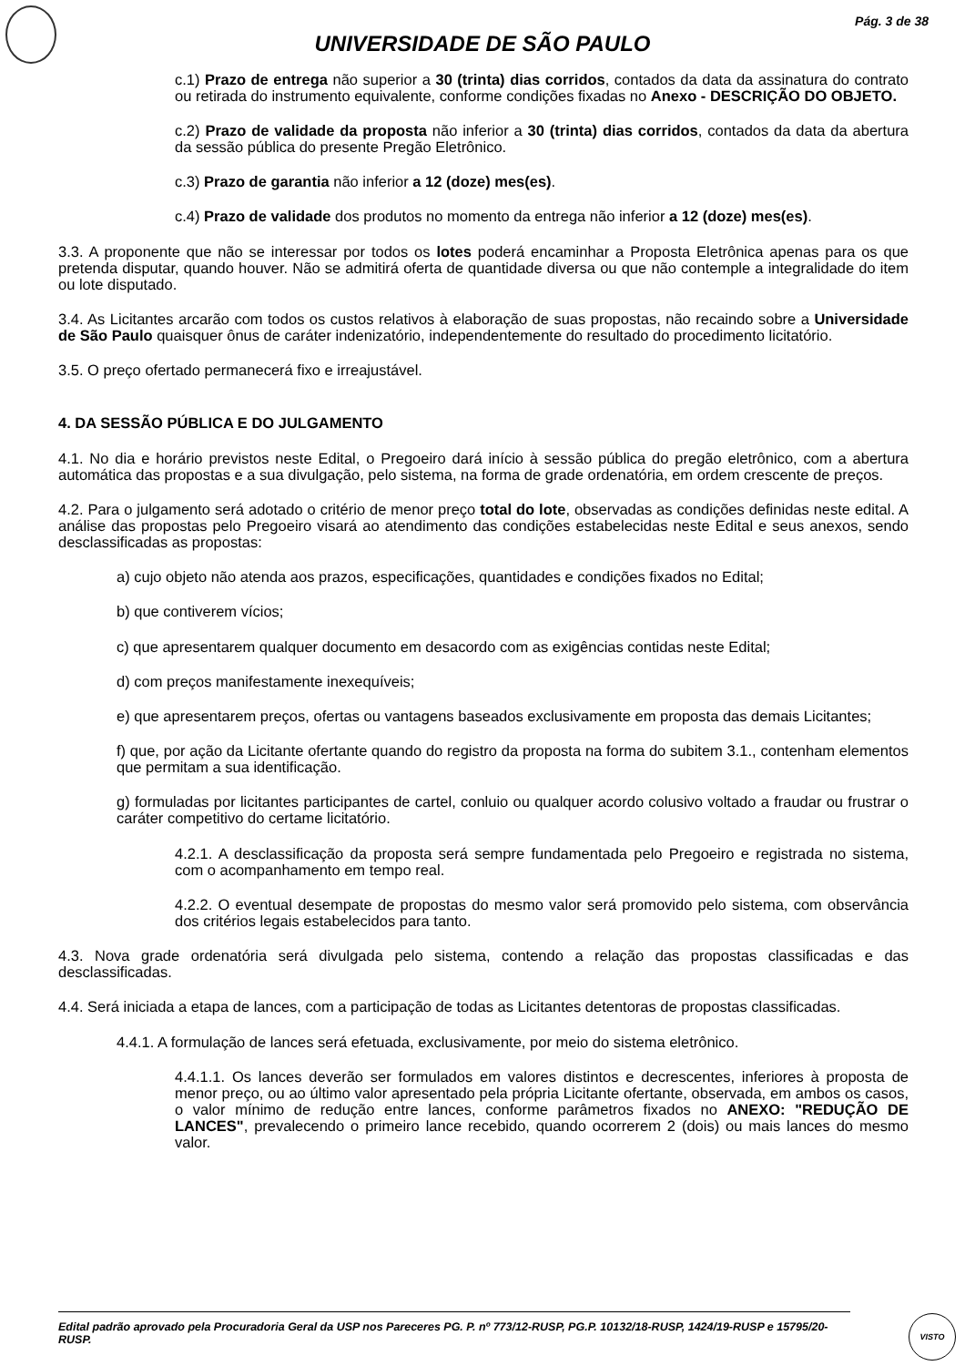Pág. 3 de 38
UNIVERSIDADE DE SÃO PAULO
c.1) Prazo de entrega não superior a 30 (trinta) dias corridos, contados da data da assinatura do contrato ou retirada do instrumento equivalente, conforme condições fixadas no Anexo - DESCRIÇÃO DO OBJETO.
c.2) Prazo de validade da proposta não inferior a 30 (trinta) dias corridos, contados da data da abertura da sessão pública do presente Pregão Eletrônico.
c.3) Prazo de garantia não inferior a 12 (doze) mes(es).
c.4) Prazo de validade dos produtos no momento da entrega não inferior a 12 (doze) mes(es).
3.3. A proponente que não se interessar por todos os lotes poderá encaminhar a Proposta Eletrônica apenas para os que pretenda disputar, quando houver. Não se admitirá oferta de quantidade diversa ou que não contemple a integralidade do item ou lote disputado.
3.4. As Licitantes arcarão com todos os custos relativos à elaboração de suas propostas, não recaindo sobre a Universidade de São Paulo quaisquer ônus de caráter indenizatório, independentemente do resultado do procedimento licitatório.
3.5. O preço ofertado permanecerá fixo e irreajustável.
4. DA SESSÃO PÚBLICA E DO JULGAMENTO
4.1. No dia e horário previstos neste Edital, o Pregoeiro dará início à sessão pública do pregão eletrônico, com a abertura automática das propostas e a sua divulgação, pelo sistema, na forma de grade ordenatória, em ordem crescente de preços.
4.2. Para o julgamento será adotado o critério de menor preço total do lote, observadas as condições definidas neste edital. A análise das propostas pelo Pregoeiro visará ao atendimento das condições estabelecidas neste Edital e seus anexos, sendo desclassificadas as propostas:
a) cujo objeto não atenda aos prazos, especificações, quantidades e condições fixados no Edital;
b) que contiverem vícios;
c) que apresentarem qualquer documento em desacordo com as exigências contidas neste Edital;
d) com preços manifestamente inexequíveis;
e) que apresentarem preços, ofertas ou vantagens baseados exclusivamente em proposta das demais Licitantes;
f) que, por ação da Licitante ofertante quando do registro da proposta na forma do subitem 3.1., contenham elementos que permitam a sua identificação.
g) formuladas por licitantes participantes de cartel, conluio ou qualquer acordo colusivo voltado a fraudar ou frustrar o caráter competitivo do certame licitatório.
4.2.1. A desclassificação da proposta será sempre fundamentada pelo Pregoeiro e registrada no sistema, com o acompanhamento em tempo real.
4.2.2. O eventual desempate de propostas do mesmo valor será promovido pelo sistema, com observância dos critérios legais estabelecidos para tanto.
4.3. Nova grade ordenatória será divulgada pelo sistema, contendo a relação das propostas classificadas e das desclassificadas.
4.4. Será iniciada a etapa de lances, com a participação de todas as Licitantes detentoras de propostas classificadas.
4.4.1. A formulação de lances será efetuada, exclusivamente, por meio do sistema eletrônico.
4.4.1.1. Os lances deverão ser formulados em valores distintos e decrescentes, inferiores à proposta de menor preço, ou ao último valor apresentado pela própria Licitante ofertante, observada, em ambos os casos, o valor mínimo de redução entre lances, conforme parâmetros fixados no ANEXO: "REDUÇÃO DE LANCES", prevalecendo o primeiro lance recebido, quando ocorrerem 2 (dois) ou mais lances do mesmo valor.
Edital padrão aprovado pela Procuradoria Geral da USP nos Pareceres PG. P. nº 773/12-RUSP, PG.P. 10132/18-RUSP, 1424/19-RUSP e 15795/20-RUSP.
VISTO